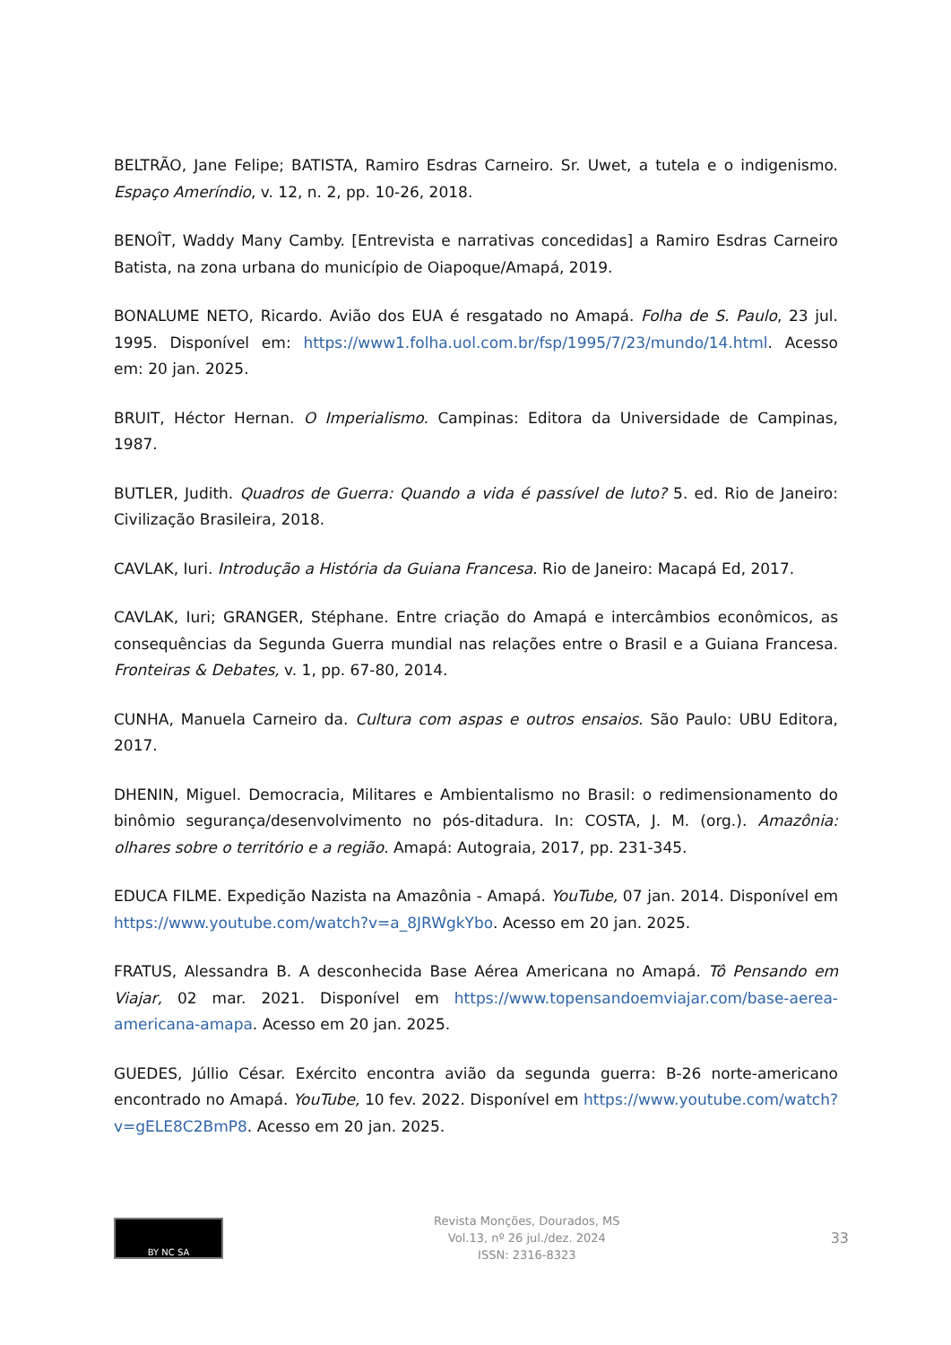BELTRÃO, Jane Felipe; BATISTA, Ramiro Esdras Carneiro. Sr. Uwet, a tutela e o indigenismo. Espaço Ameríndio, v. 12, n. 2, pp. 10-26, 2018.
BENOÎT, Waddy Many Camby. [Entrevista e narrativas concedidas] a Ramiro Esdras Carneiro Batista, na zona urbana do município de Oiapoque/Amapá, 2019.
BONALUME NETO, Ricardo. Avião dos EUA é resgatado no Amapá. Folha de S. Paulo, 23 jul. 1995. Disponível em: https://www1.folha.uol.com.br/fsp/1995/7/23/mundo/14.html. Acesso em: 20 jan. 2025.
BRUIT, Héctor Hernan. O Imperialismo. Campinas: Editora da Universidade de Campinas, 1987.
BUTLER, Judith. Quadros de Guerra: Quando a vida é passível de luto? 5. ed. Rio de Janeiro: Civilização Brasileira, 2018.
CAVLAK, Iuri. Introdução a História da Guiana Francesa. Rio de Janeiro: Macapá Ed, 2017.
CAVLAK, Iuri; GRANGER, Stéphane. Entre criação do Amapá e intercâmbios econômicos, as consequências da Segunda Guerra mundial nas relações entre o Brasil e a Guiana Francesa. Fronteiras & Debates, v. 1, pp. 67-80, 2014.
CUNHA, Manuela Carneiro da. Cultura com aspas e outros ensaios. São Paulo: UBU Editora, 2017.
DHENIN, Miguel. Democracia, Militares e Ambientalismo no Brasil: o redimensionamento do binômio segurança/desenvolvimento no pós-ditadura. In: COSTA, J. M. (org.). Amazônia: olhares sobre o território e a região. Amapá: Autograia, 2017, pp. 231-345.
EDUCA FILME. Expedição Nazista na Amazônia - Amapá. YouTube, 07 jan. 2014. Disponível em https://www.youtube.com/watch?v=a_8JRWgkYbo. Acesso em 20 jan. 2025.
FRATUS, Alessandra B. A desconhecida Base Aérea Americana no Amapá. Tô Pensando em Viajar, 02 mar. 2021. Disponível em https://www.topensandoemviajar.com/base-aerea-americana-amapa. Acesso em 20 jan. 2025.
GUEDES, Júllio César. Exército encontra avião da segunda guerra: B-26 norte-americano encontrado no Amapá. YouTube, 10 fev. 2022. Disponível em https://www.youtube.com/watch?v=gELE8C2BmP8. Acesso em 20 jan. 2025.
BY NC SA
Revista Monções, Dourados, MS
Vol.13, nº 26 jul./dez. 2024
ISSN: 2316-8323
33